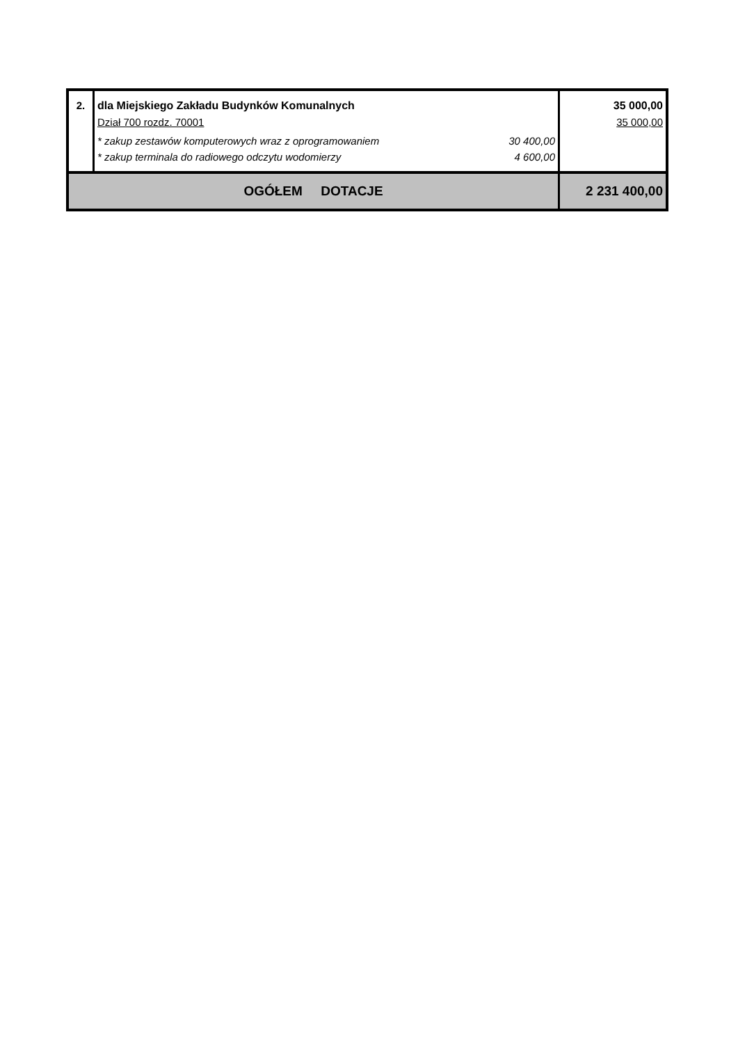| 2. | dla Miejskiego Zakładu Budynków Komunalnych Dział 700 rozdz. 70001 * zakup zestawów komputerowych wraz z oprogramowaniem 30 400,00 * zakup terminala do radiowego odczytu wodomierzy 4 600,00 | 35 000,00 35 000,00 |
| OGÓŁEM DOTACJE | | 2 231 400,00 |